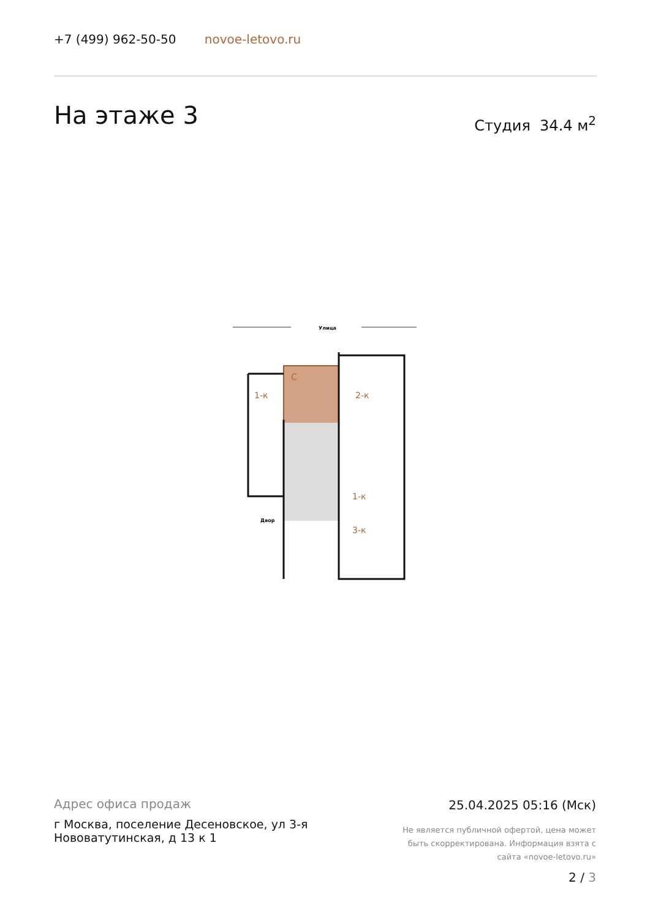+7 (499) 962-50-50 novoe-letovo.ru
На этаже 3 Студия 34.4 м<sup>2</sup>
Улица
С
1-к
2-к
1-к
3-к
Двор
Адрес офиса продаж
г Москва, поселение Десеновское, ул 3-я Нововатутинская, д 13 к 1
25.04.2025 05:16 (Мск)
Не является публичной офертой, цена может быть скорректирована. Информация взята с сайта «novoe-letovo.ru»
2 / 3